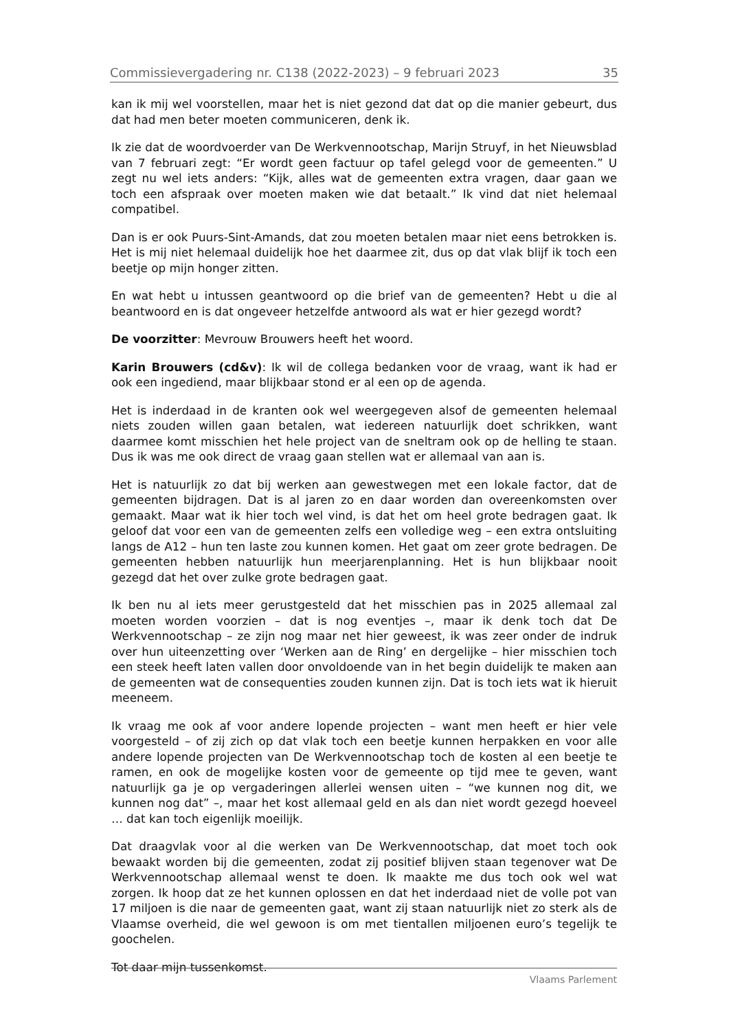Commissievergadering nr. C138 (2022-2023) – 9 februari 2023 35
kan ik mij wel voorstellen, maar het is niet gezond dat dat op die manier gebeurt, dus dat had men beter moeten communiceren, denk ik.
Ik zie dat de woordvoerder van De Werkvennootschap, Marijn Struyf, in het Nieuwsblad van 7 februari zegt: “Er wordt geen factuur op tafel gelegd voor de gemeenten.” U zegt nu wel iets anders: “Kijk, alles wat de gemeenten extra vragen, daar gaan we toch een afspraak over moeten maken wie dat betaalt.” Ik vind dat niet helemaal compatibel.
Dan is er ook Puurs-Sint-Amands, dat zou moeten betalen maar niet eens betrokken is. Het is mij niet helemaal duidelijk hoe het daarmee zit, dus op dat vlak blijf ik toch een beetje op mijn honger zitten.
En wat hebt u intussen geantwoord op die brief van de gemeenten? Hebt u die al beantwoord en is dat ongeveer hetzelfde antwoord als wat er hier gezegd wordt?
De voorzitter: Mevrouw Brouwers heeft het woord.
Karin Brouwers (cd&v): Ik wil de collega bedanken voor de vraag, want ik had er ook een ingediend, maar blijkbaar stond er al een op de agenda.
Het is inderdaad in de kranten ook wel weergegeven alsof de gemeenten helemaal niets zouden willen gaan betalen, wat iedereen natuurlijk doet schrikken, want daarmee komt misschien het hele project van de sneltram ook op de helling te staan. Dus ik was me ook direct de vraag gaan stellen wat er allemaal van aan is.
Het is natuurlijk zo dat bij werken aan gewestwegen met een lokale factor, dat de gemeenten bijdragen. Dat is al jaren zo en daar worden dan overeenkomsten over gemaakt. Maar wat ik hier toch wel vind, is dat het om heel grote bedragen gaat. Ik geloof dat voor een van de gemeenten zelfs een volledige weg – een extra ontsluiting langs de A12 – hun ten laste zou kunnen komen. Het gaat om zeer grote bedragen. De gemeenten hebben natuurlijk hun meerjarenplanning. Het is hun blijkbaar nooit gezegd dat het over zulke grote bedragen gaat.
Ik ben nu al iets meer gerustgesteld dat het misschien pas in 2025 allemaal zal moeten worden voorzien – dat is nog eventjes –, maar ik denk toch dat De Werkvennootschap – ze zijn nog maar net hier geweest, ik was zeer onder de indruk over hun uiteenzetting over ‘Werken aan de Ring’ en dergelijke – hier misschien toch een steek heeft laten vallen door onvoldoende van in het begin duidelijk te maken aan de gemeenten wat de consequenties zouden kunnen zijn. Dat is toch iets wat ik hieruit meeneem.
Ik vraag me ook af voor andere lopende projecten – want men heeft er hier vele voorgesteld – of zij zich op dat vlak toch een beetje kunnen herpakken en voor alle andere lopende projecten van De Werkvennootschap toch de kosten al een beetje te ramen, en ook de mogelijke kosten voor de gemeente op tijd mee te geven, want natuurlijk ga je op vergaderingen allerlei wensen uiten – “we kunnen nog dit, we kunnen nog dat” –, maar het kost allemaal geld en als dan niet wordt gezegd hoeveel … dat kan toch eigenlijk moeilijk.
Dat draagvlak voor al die werken van De Werkvennootschap, dat moet toch ook bewaakt worden bij die gemeenten, zodat zij positief blijven staan tegenover wat De Werkvennootschap allemaal wenst te doen. Ik maakte me dus toch ook wel wat zorgen. Ik hoop dat ze het kunnen oplossen en dat het inderdaad niet de volle pot van 17 miljoen is die naar de gemeenten gaat, want zij staan natuurlijk niet zo sterk als de Vlaamse overheid, die wel gewoon is om met tientallen miljoenen euro’s tegelijk te goochelen.
Tot daar mijn tussenkomst.
Vlaams Parlement